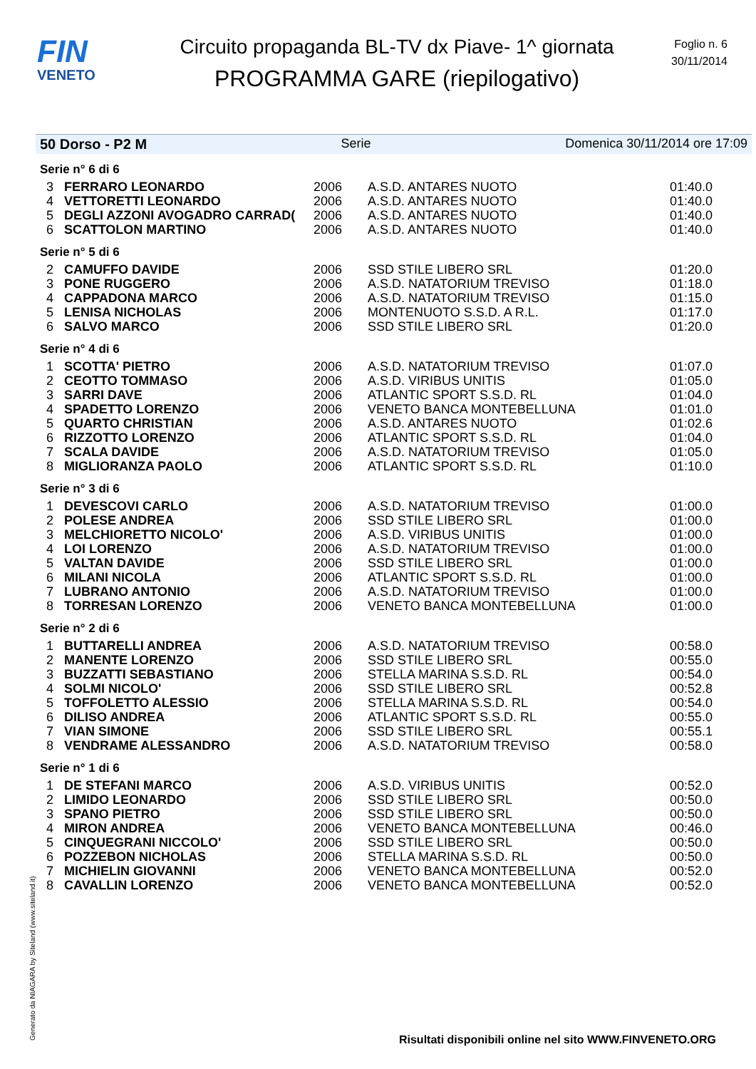FIN
VENETO
Circuito propaganda BL-TV dx Piave- 1^ giornata
PROGRAMMA GARE (riepilogativo)
Foglio n. 6
30/11/2014
50 Dorso - P2 M Serie Domenica 30/11/2014 ore 17:09
| Serie n° 6 di 6 | | | | |
| 3 | FERRARO LEONARDO | 2006 | A.S.D. ANTARES NUOTO | 01:40.0 |
| 4 | VETTORETTI LEONARDO | 2006 | A.S.D. ANTARES NUOTO | 01:40.0 |
| 5 | DEGLI AZZONI AVOGADRO CARRAD( | 2006 | A.S.D. ANTARES NUOTO | 01:40.0 |
| 6 | SCATTOLON MARTINO | 2006 | A.S.D. ANTARES NUOTO | 01:40.0 |
| Serie n° 5 di 6 | | | | |
| 2 | CAMUFFO DAVIDE | 2006 | SSD STILE LIBERO SRL | 01:20.0 |
| 3 | PONE RUGGERO | 2006 | A.S.D. NATATORIUM TREVISO | 01:18.0 |
| 4 | CAPPADONA MARCO | 2006 | A.S.D. NATATORIUM TREVISO | 01:15.0 |
| 5 | LENISA NICHOLAS | 2006 | MONTENUOTO S.S.D. A R.L. | 01:17.0 |
| 6 | SALVO MARCO | 2006 | SSD STILE LIBERO SRL | 01:20.0 |
| Serie n° 4 di 6 | | | | |
| 1 | SCOTTA' PIETRO | 2006 | A.S.D. NATATORIUM TREVISO | 01:07.0 |
| 2 | CEOTTO TOMMASO | 2006 | A.S.D. VIRIBUS UNITIS | 01:05.0 |
| 3 | SARRI DAVE | 2006 | ATLANTIC SPORT S.S.D. RL | 01:04.0 |
| 4 | SPADETTO LORENZO | 2006 | VENETO BANCA MONTEBELLUNA | 01:01.0 |
| 5 | QUARTO CHRISTIAN | 2006 | A.S.D. ANTARES NUOTO | 01:02.6 |
| 6 | RIZZOTTO LORENZO | 2006 | ATLANTIC SPORT S.S.D. RL | 01:04.0 |
| 7 | SCALA DAVIDE | 2006 | A.S.D. NATATORIUM TREVISO | 01:05.0 |
| 8 | MIGLIORANZA PAOLO | 2006 | ATLANTIC SPORT S.S.D. RL | 01:10.0 |
| Serie n° 3 di 6 | | | | |
| 1 | DEVESCOVI CARLO | 2006 | A.S.D. NATATORIUM TREVISO | 01:00.0 |
| 2 | POLESE ANDREA | 2006 | SSD STILE LIBERO SRL | 01:00.0 |
| 3 | MELCHIORETTO NICOLO' | 2006 | A.S.D. VIRIBUS UNITIS | 01:00.0 |
| 4 | LOI LORENZO | 2006 | A.S.D. NATATORIUM TREVISO | 01:00.0 |
| 5 | VALTAN DAVIDE | 2006 | SSD STILE LIBERO SRL | 01:00.0 |
| 6 | MILANI NICOLA | 2006 | ATLANTIC SPORT S.S.D. RL | 01:00.0 |
| 7 | LUBRANO ANTONIO | 2006 | A.S.D. NATATORIUM TREVISO | 01:00.0 |
| 8 | TORRESAN LORENZO | 2006 | VENETO BANCA MONTEBELLUNA | 01:00.0 |
| Serie n° 2 di 6 | | | | |
| 1 | BUTTARELLI ANDREA | 2006 | A.S.D. NATATORIUM TREVISO | 00:58.0 |
| 2 | MANENTE LORENZO | 2006 | SSD STILE LIBERO SRL | 00:55.0 |
| 3 | BUZZATTI SEBASTIANO | 2006 | STELLA MARINA S.S.D. RL | 00:54.0 |
| 4 | SOLMI NICOLO' | 2006 | SSD STILE LIBERO SRL | 00:52.8 |
| 5 | TOFFOLETTO ALESSIO | 2006 | STELLA MARINA S.S.D. RL | 00:54.0 |
| 6 | DILISO ANDREA | 2006 | ATLANTIC SPORT S.S.D. RL | 00:55.0 |
| 7 | VIAN SIMONE | 2006 | SSD STILE LIBERO SRL | 00:55.1 |
| 8 | VENDRAME ALESSANDRO | 2006 | A.S.D. NATATORIUM TREVISO | 00:58.0 |
| Serie n° 1 di 6 | | | | |
| 1 | DE STEFANI MARCO | 2006 | A.S.D. VIRIBUS UNITIS | 00:52.0 |
| 2 | LIMIDO LEONARDO | 2006 | SSD STILE LIBERO SRL | 00:50.0 |
| 3 | SPANO PIETRO | 2006 | SSD STILE LIBERO SRL | 00:50.0 |
| 4 | MIRON ANDREA | 2006 | VENETO BANCA MONTEBELLUNA | 00:46.0 |
| 5 | CINQUEGRANI NICCOLO' | 2006 | SSD STILE LIBERO SRL | 00:50.0 |
| 6 | POZZEBON NICHOLAS | 2006 | STELLA MARINA S.S.D. RL | 00:50.0 |
| 7 | MICHIELIN GIOVANNI | 2006 | VENETO BANCA MONTEBELLUNA | 00:52.0 |
| 8 | CAVALLIN LORENZO | 2006 | VENETO BANCA MONTEBELLUNA | 00:52.0 |
Generato da NIAGARA by Siteland (www.siteland.it)
Risultati disponibili online nel sito WWW.FINVENETO.ORG